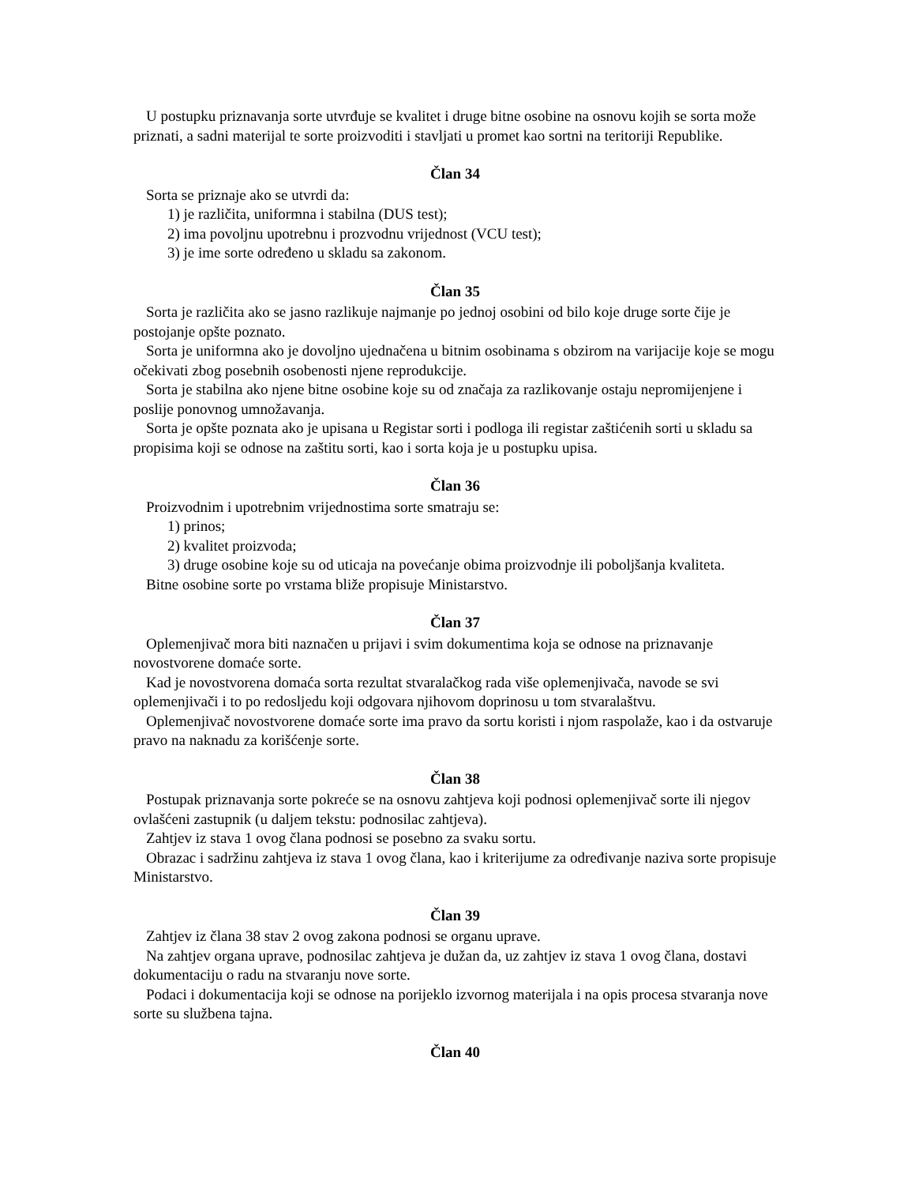U postupku priznavanja sorte utvrđuje se kvalitet i druge bitne osobine na osnovu kojih se sorta može priznati, a sadni materijal te sorte proizvoditi i stavljati u promet kao sortni na teritoriji Republike.
Član 34
Sorta se priznaje ako se utvrdi da:
1) je različita, uniformna i stabilna (DUS test);
2) ima povoljnu upotrebnu i prozvodnu vrijednost (VCU test);
3) je ime sorte određeno u skladu sa zakonom.
Član 35
Sorta je različita ako se jasno razlikuje najmanje po jednoj osobini od bilo koje druge sorte čije je postojanje opšte poznato.
Sorta je uniformna ako je dovoljno ujednačena u bitnim osobinama s obzirom na varijacije koje se mogu očekivati zbog posebnih osobenosti njene reprodukcije.
Sorta je stabilna ako njene bitne osobine koje su od značaja za razlikovanje ostaju nepromijenjene i poslije ponovnog umnožavanja.
Sorta je opšte poznata ako je upisana u Registar sorti i podloga ili registar zaštićenih sorti u skladu sa propisima koji se odnose na zaštitu sorti, kao i sorta koja je u postupku upisa.
Član 36
Proizvodnim i upotrebnim vrijednostima sorte smatraju se:
1) prinos;
2) kvalitet proizvoda;
3) druge osobine koje su od uticaja na povećanje obima proizvodnje ili poboljšanja kvaliteta.
Bitne osobine sorte po vrstama bliže propisuje Ministarstvo.
Član 37
Oplemenjivač mora biti naznačen u prijavi i svim dokumentima koja se odnose na priznavanje novostvorene domaće sorte.
Kad je novostvorena domaća sorta rezultat stvaralačkog rada više oplemenjivača, navode se svi oplemenjivači i to po redosljedu koji odgovara njihovom doprinosu u tom stvaralaštvu.
Oplemenjivač novostvorene domaće sorte ima pravo da sortu koristi i njom raspolaže, kao i da ostvaruje pravo na naknadu za korišćenje sorte.
Član 38
Postupak priznavanja sorte pokreće se na osnovu zahtjeva koji podnosi oplemenjivač sorte ili njegov ovlašćeni zastupnik (u daljem tekstu: podnosilac zahtjeva).
Zahtjev iz stava 1 ovog člana podnosi se posebno za svaku sortu.
Obrazac i sadržinu zahtjeva iz stava 1 ovog člana, kao i kriterijume za određivanje naziva sorte propisuje Ministarstvo.
Član 39
Zahtjev iz člana 38 stav 2 ovog zakona podnosi se organu uprave.
Na zahtjev organa uprave, podnosilac zahtjeva je dužan da, uz zahtjev iz stava 1 ovog člana, dostavi dokumentaciju o radu na stvaranju nove sorte.
Podaci i dokumentacija koji se odnose na porijeklo izvornog materijala i na opis procesa stvaranja nove sorte su službena tajna.
Član 40